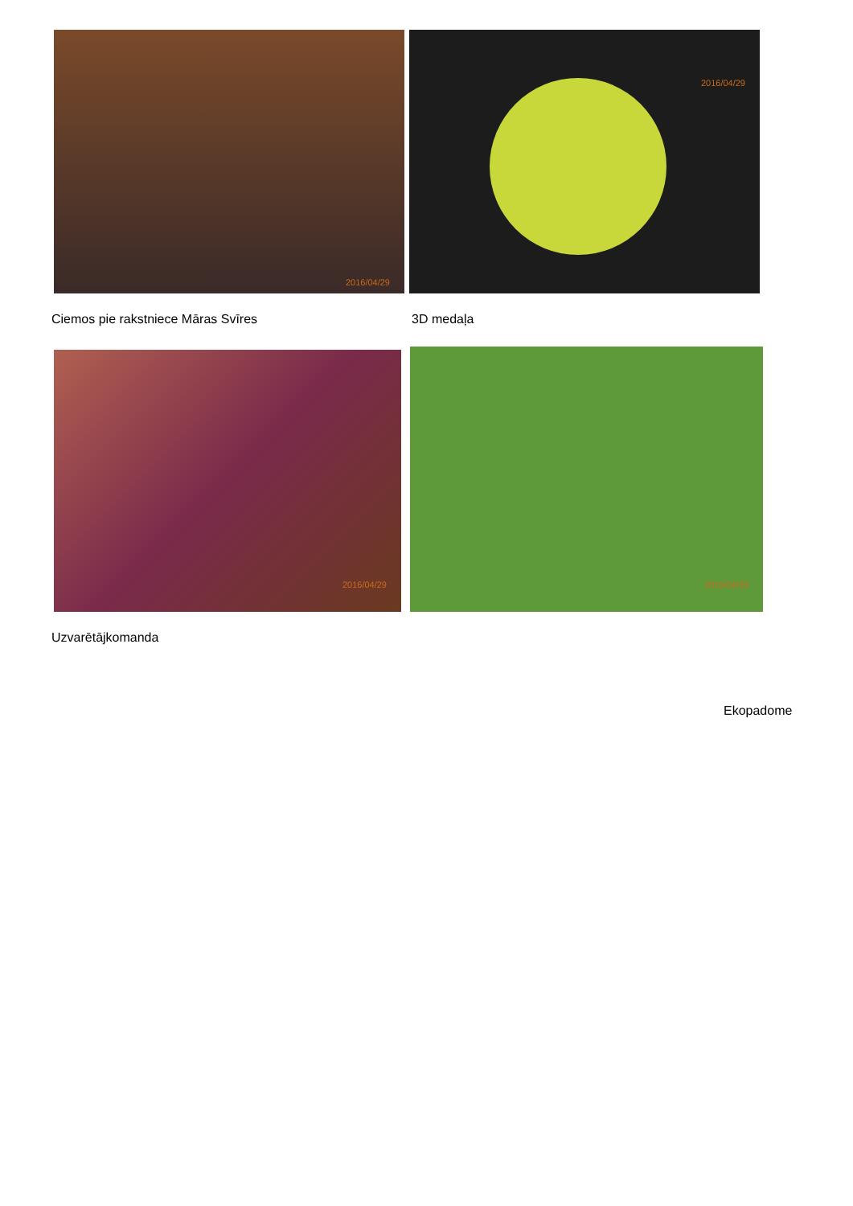2016/04/29 2016/04/29
Ciemos pie rakstniece Māras Svīres
3D medaļa
2016/04/29 2016/04/29
Uzvarētājkomanda
Ekopadome